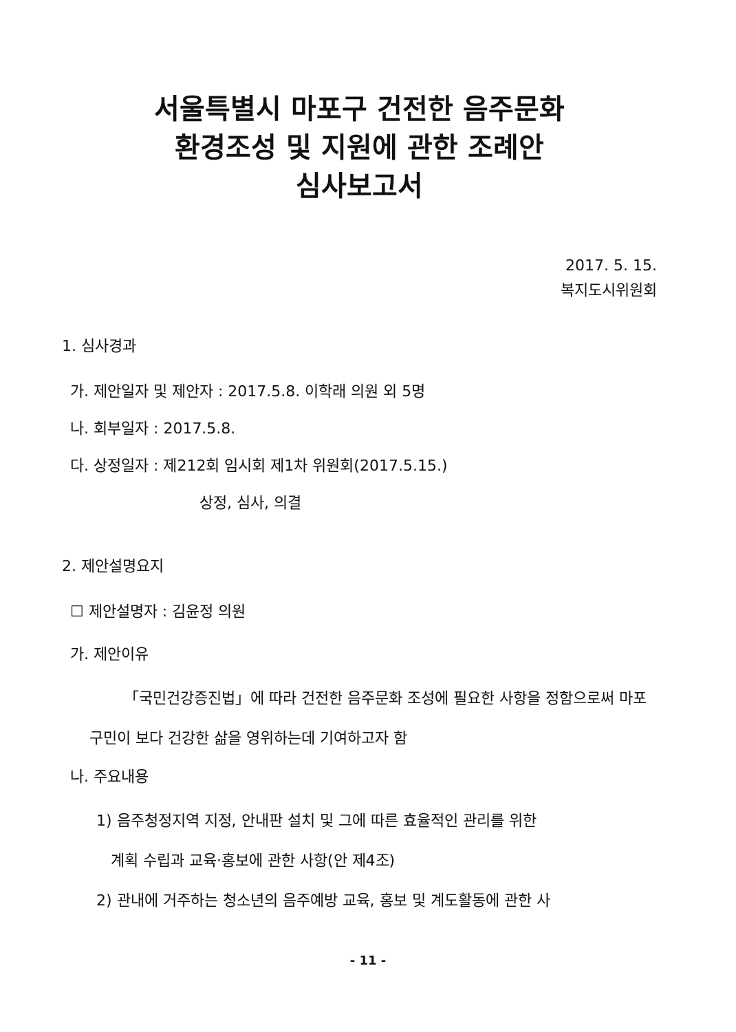서울특별시 마포구 건전한 음주문화
환경조성 및 지원에 관한 조례안
심사보고서
2017. 5. 15.
복지도시위원회
1. 심사경과
가. 제안일자 및 제안자 : 2017.5.8. 이학래 의원 외 5명
나. 회부일자 : 2017.5.8.
다. 상정일자 : 제212회 임시회 제1차 위원회(2017.5.15.)
상정, 심사, 의결
2. 제안설명요지
☐ 제안설명자 : 김윤정 의원
가. 제안이유
「국민건강증진법」에 따라 건전한 음주문화 조성에 필요한 사항을 정함으로써 마포구민이 보다 건강한 삶을 영위하는데 기여하고자 함
나. 주요내용
1) 음주청정지역 지정, 안내판 설치 및 그에 따른 효율적인 관리를 위한
계획 수립과 교육·홍보에 관한 사항(안 제4조)
2) 관내에 거주하는 청소년의 음주예방 교육, 홍보 및 계도활동에 관한 사
- 11 -